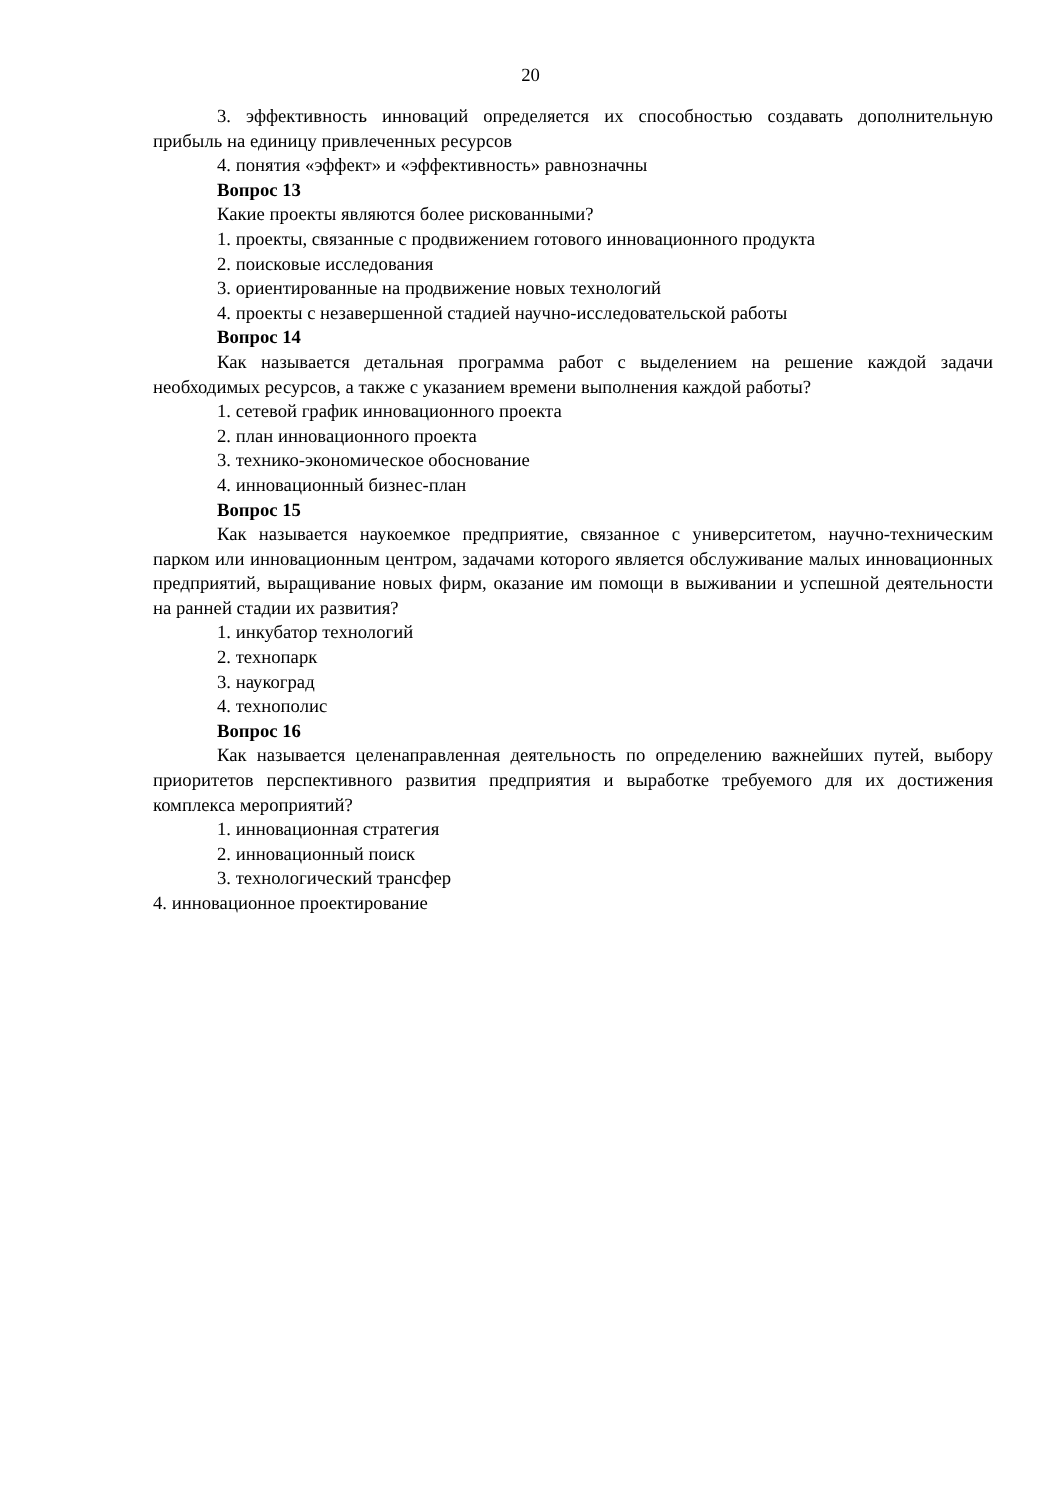20
3. эффективность инноваций определяется их способностью создавать дополнительную прибыль на единицу привлеченных ресурсов
4. понятия «эффект» и «эффективность» равнозначны
Вопрос 13
Какие проекты являются более рискованными?
1. проекты, связанные с продвижением готового инновационного продукта
2. поисковые исследования
3. ориентированные на продвижение новых технологий
4. проекты с незавершенной стадией научно-исследовательской работы
Вопрос 14
Как называется детальная программа работ с выделением на решение каждой задачи необходимых ресурсов, а также с указанием времени выполнения каждой работы?
1. сетевой график инновационного проекта
2. план инновационного проекта
3. технико-экономическое обоснование
4. инновационный бизнес-план
Вопрос 15
Как называется наукоемкое предприятие, связанное с университетом, научно-техническим парком или инновационным центром, задачами которого является обслуживание малых инновационных предприятий, выращивание новых фирм, оказание им помощи в выживании и успешной деятельности на ранней стадии их развития?
1. инкубатор технологий
2. технопарк
3. наукоград
4. технополис
Вопрос 16
Как называется целенаправленная деятельность по определению важнейших путей, выбору приоритетов перспективного развития предприятия и выработке требуемого для их достижения комплекса мероприятий?
1. инновационная стратегия
2. инновационный поиск
3. технологический трансфер
4. инновационное проектирование